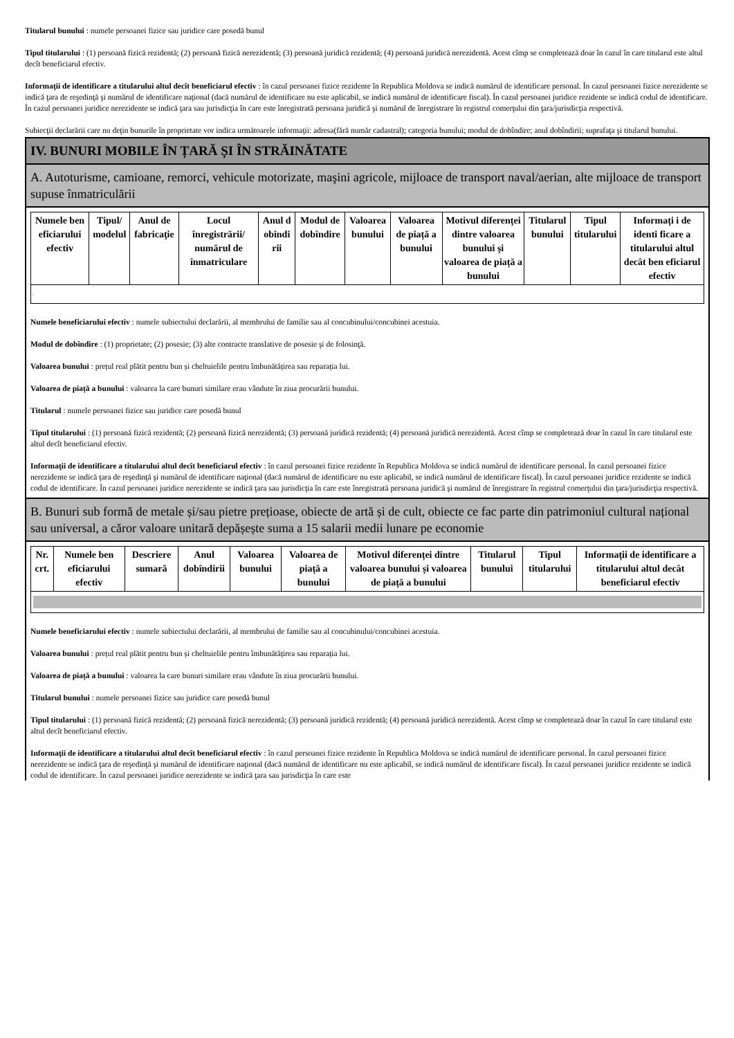Titularul bunului : numele persoanei fizice sau juridice care posedă bunul
Tipul titularului : (1) persoană fizică rezidentă; (2) persoană fizică nerezidentă; (3) persoană juridică rezidentă; (4) persoană juridică nerezidentă. Acest cîmp se completează doar în cazul în care titularul este altul decît beneficiarul efectiv.
Informaţii de identificare a titularului altul decît beneficiarul efectiv : în cazul persoanei fizice rezidente în Republica Moldova se indică numărul de identificare personal. În cazul persoanei fizice nerezidente se indică ţara de reşedinţă şi numărul de identificare naţional (dacă numărul de identificare nu este aplicabil, se indică numărul de identificare fiscal). În cazul persoanei juridice rezidente se indică codul de identificare. În cazul persoanei juridice nerezidente se indică ţara sau jurisdicţia în care este înregistrată persoana juridică şi numărul de înregistrare în registrul comerţului din ţara/jurisdicţia respectivă.
Subiecţii declarării care nu deţin bunurile în proprietate vor indica următoarele informaţii: adresa(fără număr cadastral); categoria bunului; modul de dobîndire; anul dobîndirii; suprafaţa şi titularul bunului.
IV. BUNURI MOBILE ÎN ȚARĂ ȘI ÎN STRĂINĂTATE
A. Autoturisme, camioane, remorci, vehicule motorizate, maşini agricole, mijloace de transport naval/aerian, alte mijloace de transport supuse înmatriculării
| Numele ben eficiarului efectiv | Tipul/ modelul | Anul de fabricaţie | Locul înregistrării/ numărul de înmatriculare | Anul d obîndi rii | Modul de dobîndire | Valoarea bunului | Valoarea de piață a bunului | Motivul diferenței dintre valoarea bunului și valoarea de piață a bunului | Titularul bunului | Tipul titularului | Informați i de identi ficare a titularului altul decât ben eficiarul efectiv |
| --- | --- | --- | --- | --- | --- | --- | --- | --- | --- | --- | --- |
| - | | | | | | | | | | | |
Numele beneficiarului efectiv : numele subiectului declarării, al membrului de familie sau al concubinului/concubinei acestuia.
Modul de dobîndire : (1) proprietate; (2) posesie; (3) alte contracte translative de posesie şi de folosinţă.
Valoarea bunului : prețul real plătit pentru bun și cheltuielile pentru îmbunătățirea sau reparația lui.
Valoarea de piață a bunului : valoarea la care bunuri similare erau vândute în ziua procurării bunului.
Titularul : numele persoanei fizice sau juridice care posedă bunul
Tipul titularului : (1) persoană fizică rezidentă; (2) persoană fizică nerezidentă; (3) persoană juridică rezidentă; (4) persoană juridică nerezidentă. Acest cîmp se completează doar în cazul în care titularul este altul decît beneficiarul efectiv.
Informaţii de identificare a titularului altul decît beneficiarul efectiv : în cazul persoanei fizice rezidente în Republica Moldova se indică numărul de identificare personal. În cazul persoanei fizice nerezidente se indică ţara de reşedinţă şi numărul de identificare naţional (dacă numărul de identificare nu este aplicabil, se indică numărul de identificare fiscal). În cazul persoanei juridice rezidente se indică codul de identificare. În cazul persoanei juridice nerezidente se indică ţara sau jurisdicţia în care este înregistrată persoana juridică şi numărul de înregistrare în registrul comerţului din ţara/jurisdicţia respectivă.
B. Bunuri sub formă de metale și/sau pietre prețioase, obiecte de artă și de cult, obiecte ce fac parte din patrimoniul cultural național sau universal, a căror valoare unitară depășește suma a 15 salarii medii lunare pe economie
| Nr. crt. | Numele ben eficiarului efectiv | Descriere sumară | Anul dobîndirii | Valoarea bunului | Valoarea de piață a bunului | Motivul diferenței dintre valoarea bunului și valoarea de piață a bunului | Titularul bunului | Tipul titularului | Informații de identificare a titularului altul decât beneficiarul efectiv |
| --- | --- | --- | --- | --- | --- | --- | --- | --- | --- |
Numele beneficiarului efectiv : numele subiectului declarării, al membrului de familie sau al concubinului/concubinei acestuia.
Valoarea bunului : prețul real plătit pentru bun și cheltuielile pentru îmbunătățirea sau reparația lui.
Valoarea de piață a bunului : valoarea la care bunuri similare erau vândute în ziua procurării bunului.
Titularul bunului : numele persoanei fizice sau juridice care posedă bunul
Tipul titularului : (1) persoană fizică rezidentă; (2) persoană fizică nerezidentă; (3) persoană juridică rezidentă; (4) persoană juridică nerezidentă. Acest cîmp se completează doar în cazul în care titularul este altul decît beneficiarul efectiv.
Informaţii de identificare a titularului altul decît beneficiarul efectiv : în cazul persoanei fizice rezidente în Republica Moldova se indică numărul de identificare personal. În cazul persoanei fizice nerezidente se indică ţara de reşedinţă şi numărul de identificare naţional (dacă numărul de identificare nu este aplicabil, se indică numărul de identificare fiscal). În cazul persoanei juridice rezidente se indică codul de identificare. În cazul persoanei juridice nerezidente se indică ţara sau jurisdicţia în care este